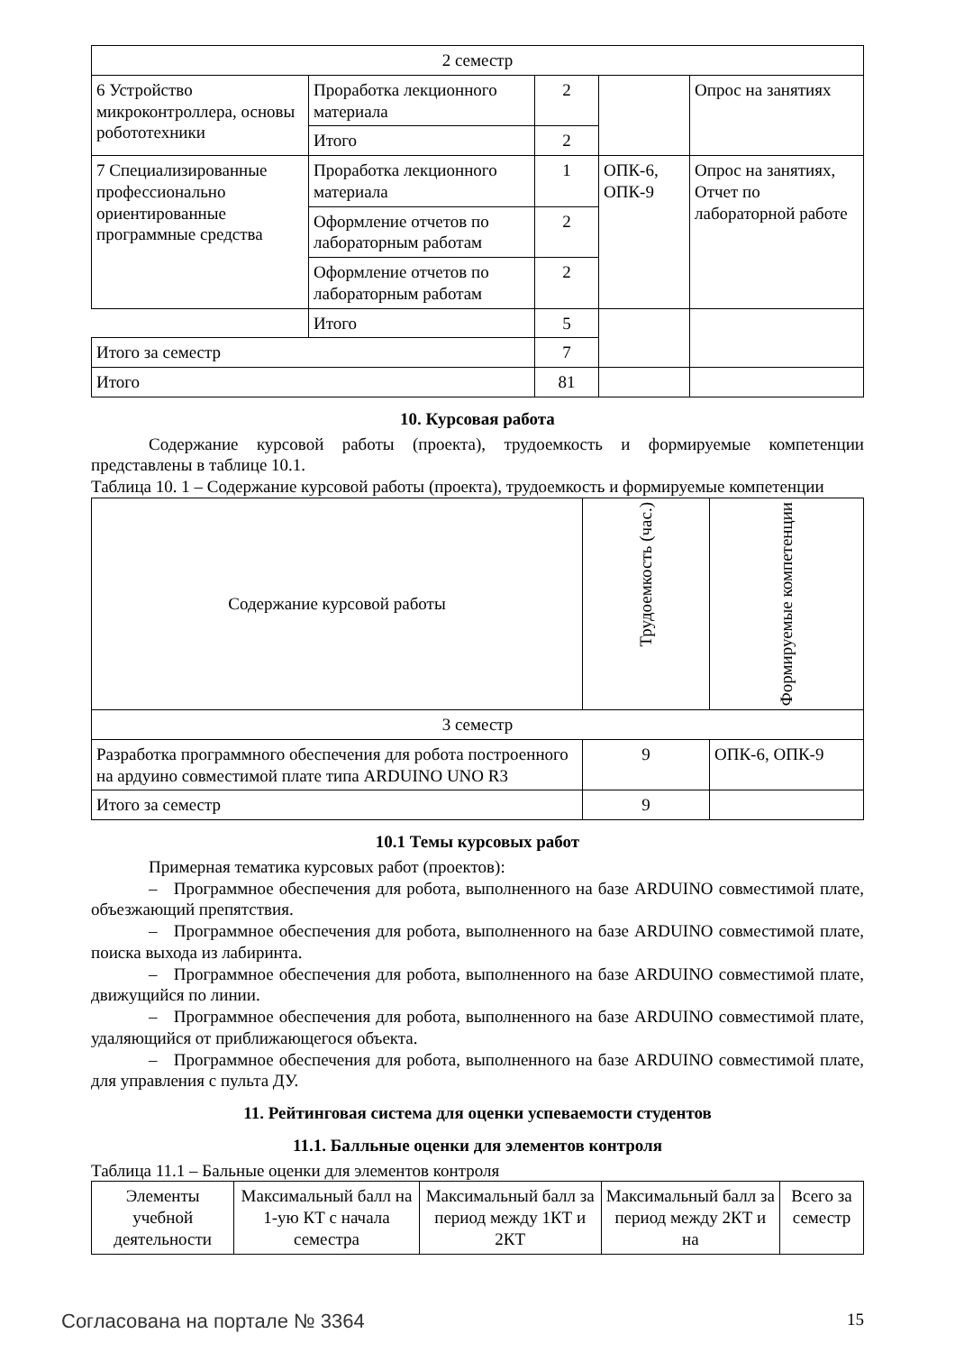| 2 семестр | | | | |
| 6 Устройство микроконтроллера, основы робототехники | Проработка лекционного материала | 2 | | Опрос на занятиях |
| | Итого | 2 | | |
| 7 Специализированные профессионально ориентированные программные средства | Проработка лекционного материала | 1 | ОПК-6, ОПК-9 | Опрос на занятиях, Отчет по лабораторной работе |
| | Оформление отчетов по лабораторным работам | 2 | | |
| | Оформление отчетов по лабораторным работам | 2 | | |
| | Итого | 5 | | |
| Итого за семестр | | 7 | | |
| Итого | | 81 | | |
10. Курсовая работа
Содержание курсовой работы (проекта), трудоемкость и формируемые компетенции представлены в таблице 10.1.
Таблица 10. 1 – Содержание курсовой работы (проекта), трудоемкость и формируемые компетенции
| Содержание курсовой работы | Трудоемкость (час.) | Формируемые компетенции |
| --- | --- | --- |
| 3 семестр | | |
| Разработка программного обеспечения для робота построенного на ардуино совместимой плате типа ARDUINO UNO R3 | 9 | ОПК-6, ОПК-9 |
| Итого за семестр | 9 | |
10.1 Темы курсовых работ
Примерная тематика курсовых работ (проектов):
– Программное обеспечения для робота, выполненного на базе ARDUINO совместимой плате, объезжающий препятствия.
– Программное обеспечения для робота, выполненного на базе ARDUINO совместимой плате, поиска выхода из лабиринта.
– Программное обеспечения для робота, выполненного на базе ARDUINO совместимой плате, движущийся по линии.
– Программное обеспечения для робота, выполненного на базе ARDUINO совместимой плате, удаляющийся от приближающегося объекта.
– Программное обеспечения для робота, выполненного на базе ARDUINO совместимой плате, для управления с пульта ДУ.
11. Рейтинговая система для оценки успеваемости студентов
11.1. Балльные оценки для элементов контроля
Таблица 11.1 – Бальные оценки для элементов контроля
| Элементы учебной деятельности | Максимальный балл на 1-ую КТ с начала семестра | Максимальный балл за период между 1КТ и 2КТ | Максимальный балл за период между 2КТ и на | Всего за семестр |
| --- | --- | --- | --- | --- |
Согласована на портале № 3364 15